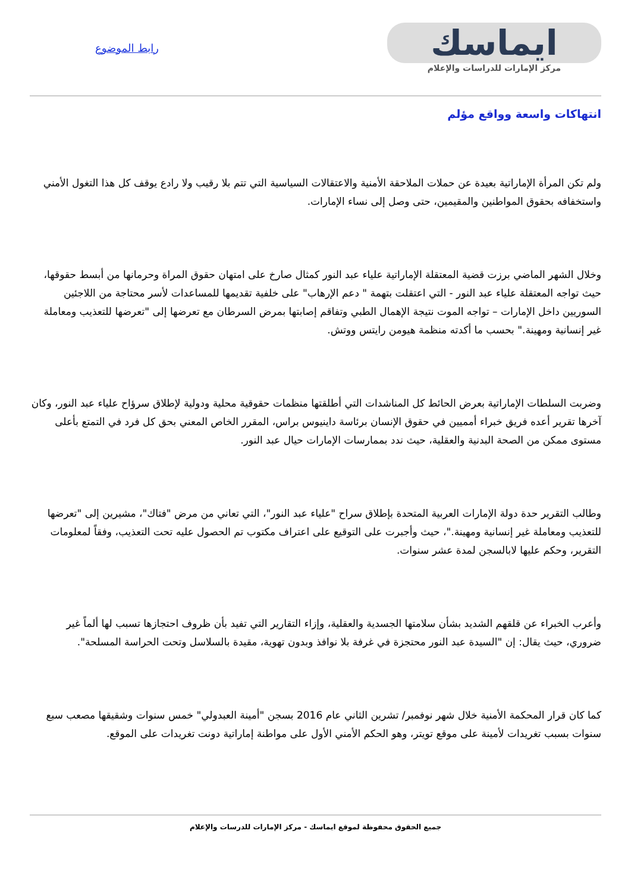ايماسك
مركز الإمارات للدراسات والإعلام
رابط الموضوع
انتهاكات واسعة وواقع مؤلم
ولم تكن المرأة الإماراتية بعيدة عن حملات الملاحقة الأمنية والاعتقالات السياسية التي تتم بلا رقيب ولا رادع يوقف كل هذا التغول الأمني واستخفافه بحقوق المواطنين والمقيمين، حتى وصل إلى نساء الإمارات.
وخلال الشهر الماضي برزت قضية المعتقلة الإماراتية علياء عبد النور كمثال صارخ على امتهان حقوق المراة وحرمانها من أبسط حقوقها، حيث تواجه المعتقلة علياء عبد النور - التي اعتقلت بتهمة " دعم الإرهاب" على خلفية تقديمها للمساعدات لأسر محتاجة من اللاجئين السوريين داخل الإمارات – تواجه الموت نتيجة الإهمال الطبي وتفاقم إصابتها بمرض السرطان مع تعرضها إلى "تعرضها للتعذيب ومعاملة غير إنسانية ومهينة." بحسب ما أكدته منظمة هيومن رايتس ووتش.
وضربت السلطات الإماراتية بعرض الحائط كل المناشدات التي أطلقتها منظمات حقوقية محلية ودولية لإطلاق سرؤاح علياء عبد النور، وكان آخرها تقرير أعده فريق خبراء أمميين في حقوق الإنسان برئاسة داينيوس براس، المقرر الخاص المعني بحق كل فرد في التمتع بأعلى مستوى ممكن من الصحة البدنية والعقلية، حيث ندد بممارسات الإمارات حيال عبد النور.
وطالب التقرير حدة دولة الإمارات العربية المتحدة بإطلاق سراح "علياء عبد النور"، التي تعاني من مرض "فتاك"، مشيرين إلى "تعرضها للتعذيب ومعاملة غير إنسانية ومهينة."، حيث وأجبرت على التوقيع على اعتراف مكتوب تم الحصول عليه تحت التعذيب، وفقاً لمعلومات التقرير، وحكم عليها لابالسجن لمدة عشر سنوات.
وأعرب الخبراء عن قلقهم الشديد بشأن سلامتها الجسدية والعقلية، وإزاء التقارير التي تفيد بأن ظروف احتجازها تسبب لها ألماً غير ضروري، حيث يقال: إن "السيدة عبد النور محتجزة في غرفة بلا نوافذ وبدون تهوية، مقيدة بالسلاسل وتحت الحراسة المسلحة".
كما كان قرار المحكمة الأمنية خلال شهر نوفمبر/ تشرين الثاني عام 2016 بسجن "أمينة العبدولي" خمس سنوات وشقيقها مصعب سبع سنوات بسبب تغريدات لأمينة على موقع تويتر، وهو الحكم الأمني الأول على مواطنة إماراتية دونت تغريدات على الموقع.
جميع الحقوق محفوظة لموقع ايماسك - مركز الإمارات للدرسات والإعلام